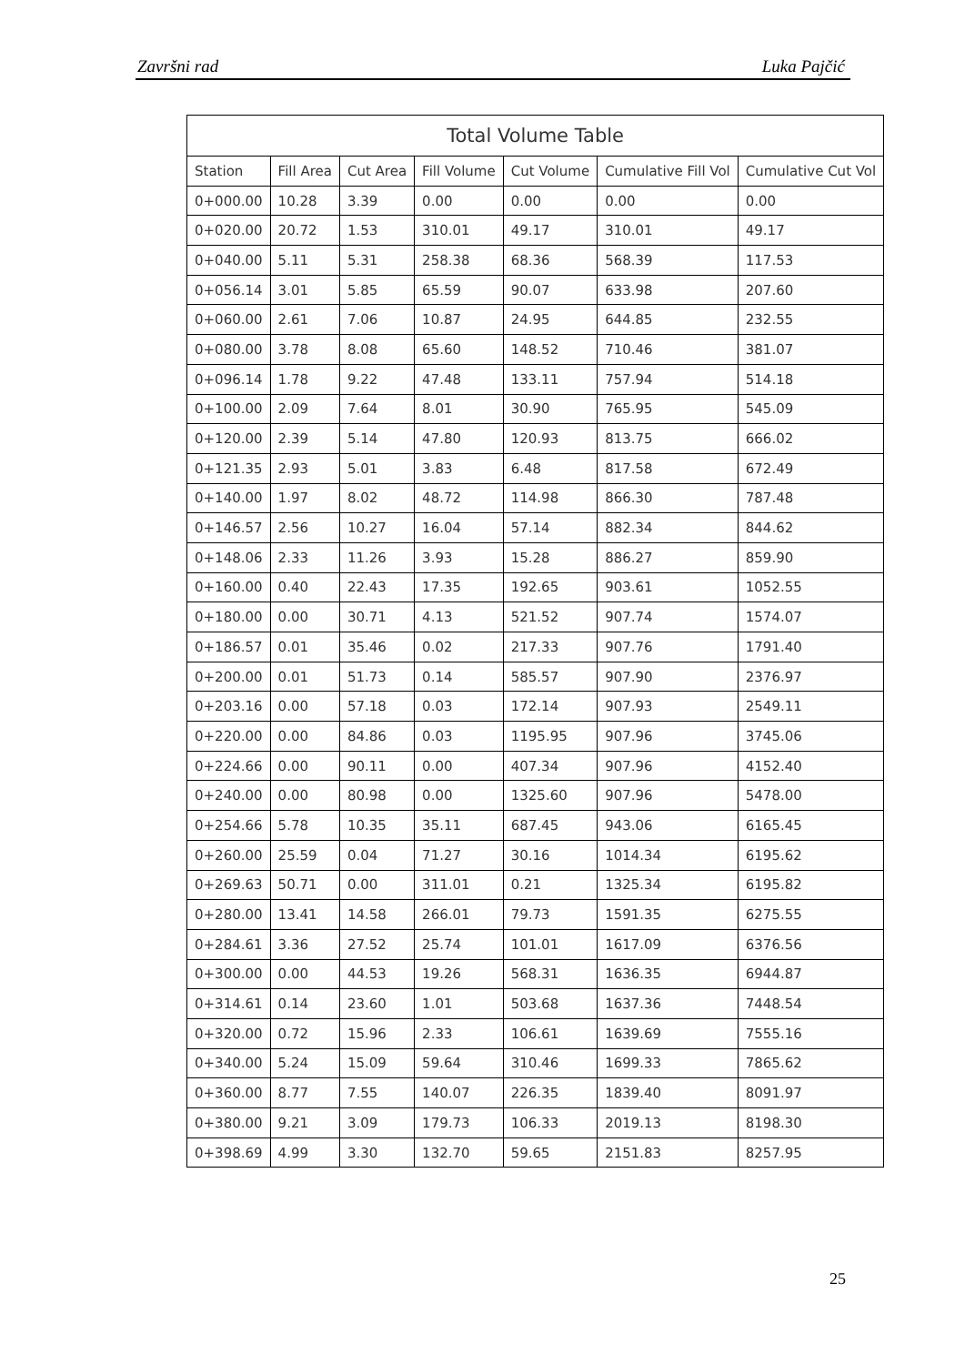Završni rad Luka Pajčić
| Total Volume Table | | | | | | |
| --- | --- | --- | --- | --- | --- | --- |
| Station | Fill Area | Cut Area | Fill Volume | Cut Volume | Cumulative Fill Vol | Cumulative Cut Vol |
| 0+000.00 | 10.28 | 3.39 | 0.00 | 0.00 | 0.00 | 0.00 |
| 0+020.00 | 20.72 | 1.53 | 310.01 | 49.17 | 310.01 | 49.17 |
| 0+040.00 | 5.11 | 5.31 | 258.38 | 68.36 | 568.39 | 117.53 |
| 0+056.14 | 3.01 | 5.85 | 65.59 | 90.07 | 633.98 | 207.60 |
| 0+060.00 | 2.61 | 7.06 | 10.87 | 24.95 | 644.85 | 232.55 |
| 0+080.00 | 3.78 | 8.08 | 65.60 | 148.52 | 710.46 | 381.07 |
| 0+096.14 | 1.78 | 9.22 | 47.48 | 133.11 | 757.94 | 514.18 |
| 0+100.00 | 2.09 | 7.64 | 8.01 | 30.90 | 765.95 | 545.09 |
| 0+120.00 | 2.39 | 5.14 | 47.80 | 120.93 | 813.75 | 666.02 |
| 0+121.35 | 2.93 | 5.01 | 3.83 | 6.48 | 817.58 | 672.49 |
| 0+140.00 | 1.97 | 8.02 | 48.72 | 114.98 | 866.30 | 787.48 |
| 0+146.57 | 2.56 | 10.27 | 16.04 | 57.14 | 882.34 | 844.62 |
| 0+148.06 | 2.33 | 11.26 | 3.93 | 15.28 | 886.27 | 859.90 |
| 0+160.00 | 0.40 | 22.43 | 17.35 | 192.65 | 903.61 | 1052.55 |
| 0+180.00 | 0.00 | 30.71 | 4.13 | 521.52 | 907.74 | 1574.07 |
| 0+186.57 | 0.01 | 35.46 | 0.02 | 217.33 | 907.76 | 1791.40 |
| 0+200.00 | 0.01 | 51.73 | 0.14 | 585.57 | 907.90 | 2376.97 |
| 0+203.16 | 0.00 | 57.18 | 0.03 | 172.14 | 907.93 | 2549.11 |
| 0+220.00 | 0.00 | 84.86 | 0.03 | 1195.95 | 907.96 | 3745.06 |
| 0+224.66 | 0.00 | 90.11 | 0.00 | 407.34 | 907.96 | 4152.40 |
| 0+240.00 | 0.00 | 80.98 | 0.00 | 1325.60 | 907.96 | 5478.00 |
| 0+254.66 | 5.78 | 10.35 | 35.11 | 687.45 | 943.06 | 6165.45 |
| 0+260.00 | 25.59 | 0.04 | 71.27 | 30.16 | 1014.34 | 6195.62 |
| 0+269.63 | 50.71 | 0.00 | 311.01 | 0.21 | 1325.34 | 6195.82 |
| 0+280.00 | 13.41 | 14.58 | 266.01 | 79.73 | 1591.35 | 6275.55 |
| 0+284.61 | 3.36 | 27.52 | 25.74 | 101.01 | 1617.09 | 6376.56 |
| 0+300.00 | 0.00 | 44.53 | 19.26 | 568.31 | 1636.35 | 6944.87 |
| 0+314.61 | 0.14 | 23.60 | 1.01 | 503.68 | 1637.36 | 7448.54 |
| 0+320.00 | 0.72 | 15.96 | 2.33 | 106.61 | 1639.69 | 7555.16 |
| 0+340.00 | 5.24 | 15.09 | 59.64 | 310.46 | 1699.33 | 7865.62 |
| 0+360.00 | 8.77 | 7.55 | 140.07 | 226.35 | 1839.40 | 8091.97 |
| 0+380.00 | 9.21 | 3.09 | 179.73 | 106.33 | 2019.13 | 8198.30 |
| 0+398.69 | 4.99 | 3.30 | 132.70 | 59.65 | 2151.83 | 8257.95 |
25